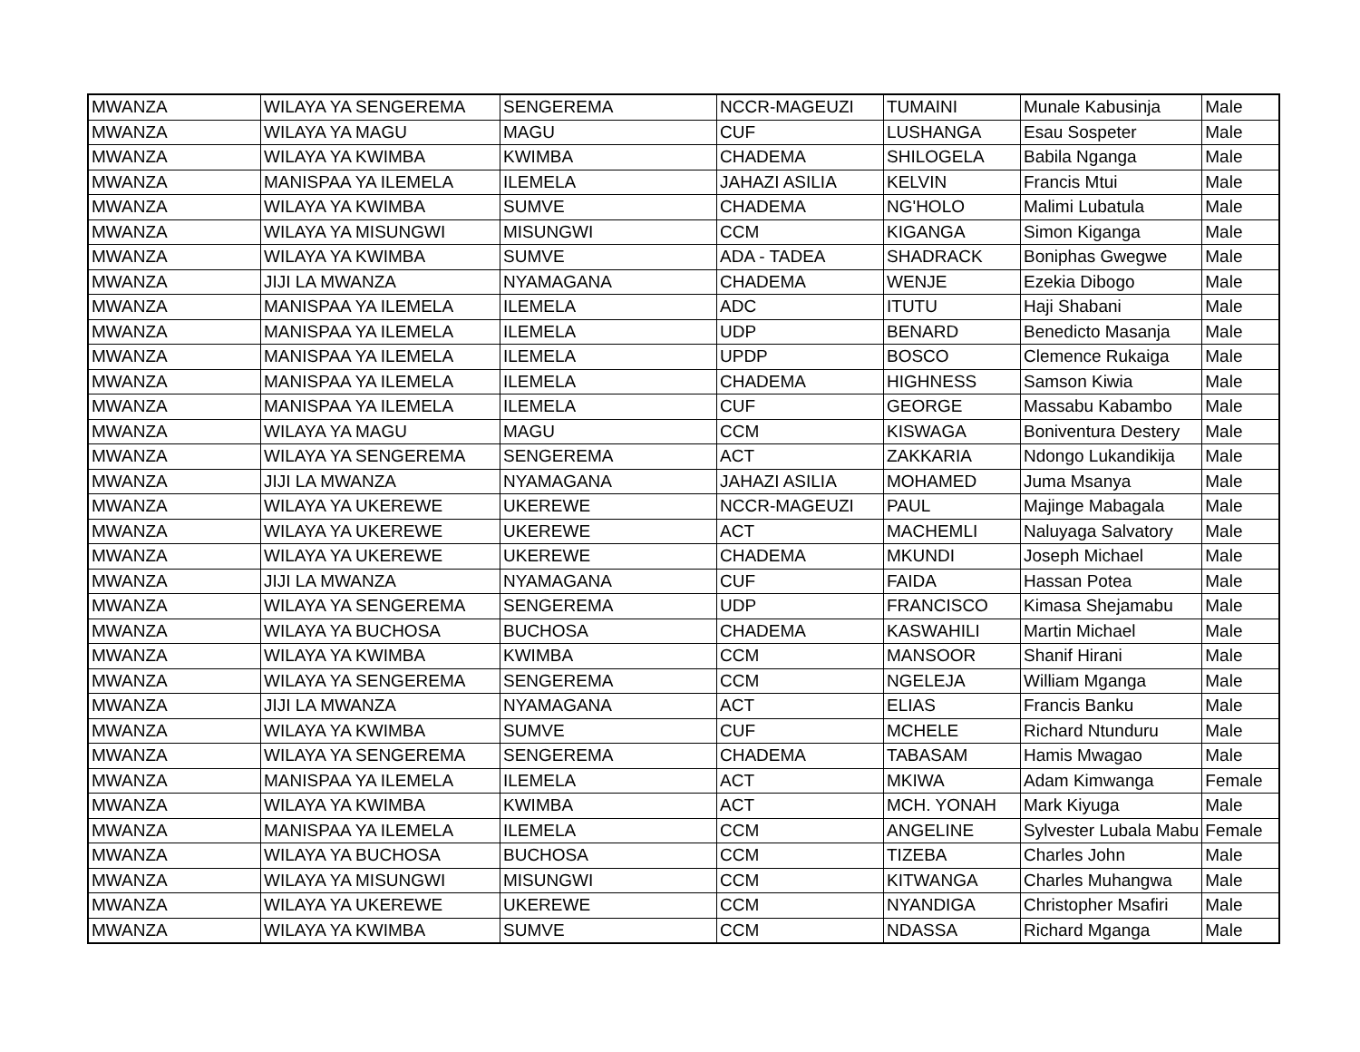| MWANZA | WILAYA YA SENGEREMA | SENGEREMA | NCCR-MAGEUZI | TUMAINI | Munale Kabusinja | Male |
| MWANZA | WILAYA YA MAGU | MAGU | CUF | LUSHANGA | Esau Sospeter | Male |
| MWANZA | WILAYA YA KWIMBA | KWIMBA | CHADEMA | SHILOGELA | Babila Nganga | Male |
| MWANZA | MANISPAA YA ILEMELA | ILEMELA | JAHAZI ASILIA | KELVIN | Francis Mtui | Male |
| MWANZA | WILAYA YA KWIMBA | SUMVE | CHADEMA | NG'HOLO | Malimi Lubatula | Male |
| MWANZA | WILAYA YA MISUNGWI | MISUNGWI | CCM | KIGANGA | Simon Kiganga | Male |
| MWANZA | WILAYA YA KWIMBA | SUMVE | ADA - TADEA | SHADRACK | Boniphas Gwegwe | Male |
| MWANZA | JIJI LA MWANZA | NYAMAGANA | CHADEMA | WENJE | Ezekia Dibogo | Male |
| MWANZA | MANISPAA YA ILEMELA | ILEMELA | ADC | ITUTU | Haji Shabani | Male |
| MWANZA | MANISPAA YA ILEMELA | ILEMELA | UDP | BENARD | Benedicto Masanja | Male |
| MWANZA | MANISPAA YA ILEMELA | ILEMELA | UPDP | BOSCO | Clemence Rukaiga | Male |
| MWANZA | MANISPAA YA ILEMELA | ILEMELA | CHADEMA | HIGHNESS | Samson Kiwia | Male |
| MWANZA | MANISPAA YA ILEMELA | ILEMELA | CUF | GEORGE | Massabu Kabambo | Male |
| MWANZA | WILAYA YA MAGU | MAGU | CCM | KISWAGA | Boniventura Destery | Male |
| MWANZA | WILAYA YA SENGEREMA | SENGEREMA | ACT | ZAKKARIA | Ndongo Lukandikija | Male |
| MWANZA | JIJI LA MWANZA | NYAMAGANA | JAHAZI ASILIA | MOHAMED | Juma Msanya | Male |
| MWANZA | WILAYA YA UKEREWE | UKEREWE | NCCR-MAGEUZI | PAUL | Majinge Mabagala | Male |
| MWANZA | WILAYA YA UKEREWE | UKEREWE | ACT | MACHEMLI | Naluyaga Salvatory | Male |
| MWANZA | WILAYA YA UKEREWE | UKEREWE | CHADEMA | MKUNDI | Joseph Michael | Male |
| MWANZA | JIJI LA MWANZA | NYAMAGANA | CUF | FAIDA | Hassan Potea | Male |
| MWANZA | WILAYA YA SENGEREMA | SENGEREMA | UDP | FRANCISCO | Kimasa Shejamabu | Male |
| MWANZA | WILAYA YA BUCHOSA | BUCHOSA | CHADEMA | KASWAHILI | Martin Michael | Male |
| MWANZA | WILAYA YA KWIMBA | KWIMBA | CCM | MANSOOR | Shanif Hirani | Male |
| MWANZA | WILAYA YA SENGEREMA | SENGEREMA | CCM | NGELEJA | William Mganga | Male |
| MWANZA | JIJI LA MWANZA | NYAMAGANA | ACT | ELIAS | Francis Banku | Male |
| MWANZA | WILAYA YA KWIMBA | SUMVE | CUF | MCHELE | Richard Ntunduru | Male |
| MWANZA | WILAYA YA SENGEREMA | SENGEREMA | CHADEMA | TABASAM | Hamis Mwagao | Male |
| MWANZA | MANISPAA YA ILEMELA | ILEMELA | ACT | MKIWA | Adam Kimwanga | Female |
| MWANZA | WILAYA YA KWIMBA | KWIMBA | ACT | MCH. YONAH | Mark Kiyuga | Male |
| MWANZA | MANISPAA YA ILEMELA | ILEMELA | CCM | ANGELINE | Sylvester Lubala Mabu | Female |
| MWANZA | WILAYA YA BUCHOSA | BUCHOSA | CCM | TIZEBA | Charles John | Male |
| MWANZA | WILAYA YA MISUNGWI | MISUNGWI | CCM | KITWANGA | Charles Muhangwa | Male |
| MWANZA | WILAYA YA UKEREWE | UKEREWE | CCM | NYANDIGA | Christopher Msafiri | Male |
| MWANZA | WILAYA YA KWIMBA | SUMVE | CCM | NDASSA | Richard Mganga | Male |